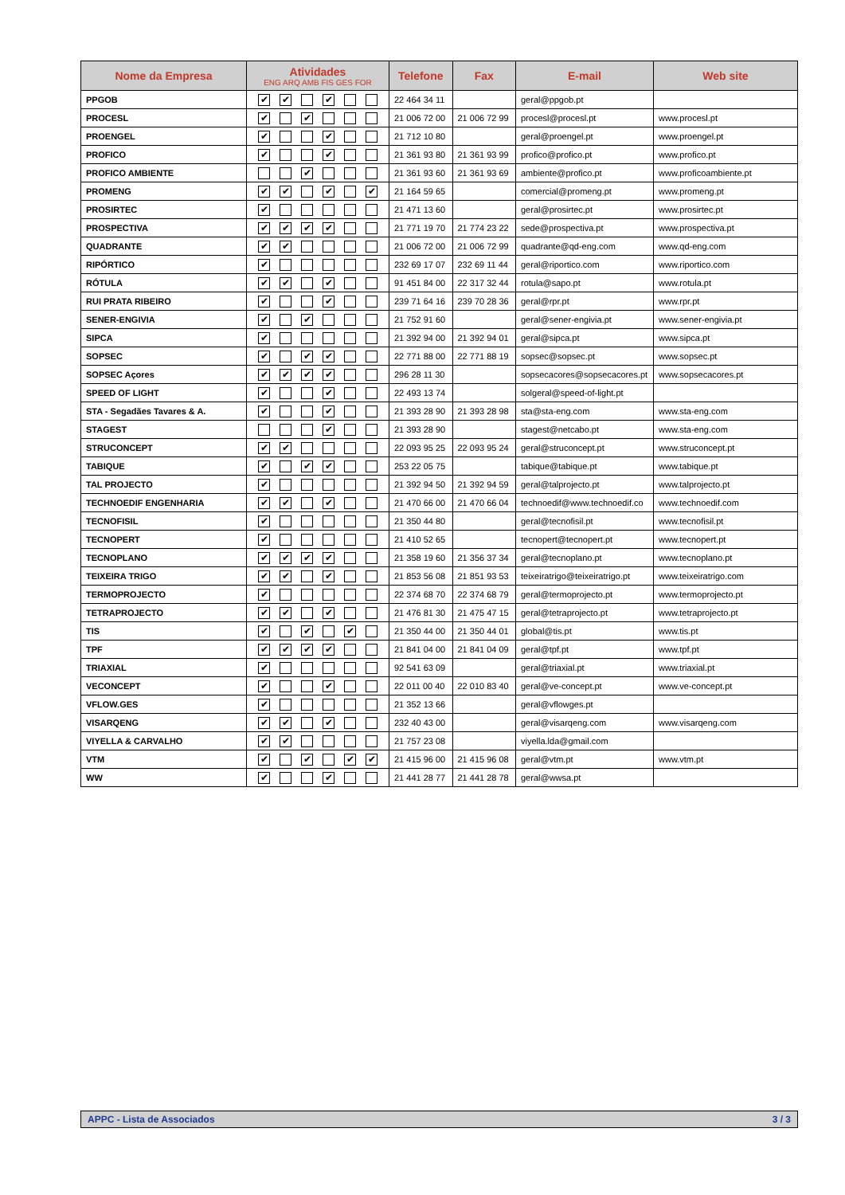| Nome da Empresa | Atividades ENG ARQ AMB FIS GES FOR | Telefone | Fax | E-mail | Web site |
| --- | --- | --- | --- | --- | --- |
| PPGOB | ✔ ✔ ✔ | 22 464 34 11 | | geral@ppgob.pt | |
| PROCESL | ✔ ✔ | 21 006 72 00 | 21 006 72 99 | procesl@procesl.pt | www.procesl.pt |
| PROENGEL | ✔ ✔ | 21 712 10 80 | | geral@proengel.pt | www.proengel.pt |
| PROFICO | ✔ ✔ | 21 361 93 80 | 21 361 93 99 | profico@profico.pt | www.profico.pt |
| PROFICO AMBIENTE | ✔ | 21 361 93 60 | 21 361 93 69 | ambiente@profico.pt | www.proficoambiente.pt |
| PROMENG | ✔ ✔ ✔ ✔ | 21 164 59 65 | | comercial@promeng.pt | www.promeng.pt |
| PROSIRTEC | ✔ | 21 471 13 60 | | geral@prosirtec.pt | www.prosirtec.pt |
| PROSPECTIVA | ✔ ✔ ✔ ✔ | 21 771 19 70 | 21 774 23 22 | sede@prospectiva.pt | www.prospectiva.pt |
| QUADRANTE | ✔ ✔ | 21 006 72 00 | 21 006 72 99 | quadrante@qd-eng.com | www.qd-eng.com |
| RIPÓRTICO | ✔ | 232 69 17 07 | 232 69 11 44 | geral@riportico.com | www.riportico.com |
| RÓTULA | ✔ ✔ ✔ | 91 451 84 00 | 22 317 32 44 | rotula@sapo.pt | www.rotula.pt |
| RUI PRATA RIBEIRO | ✔ ✔ | 239 71 64 16 | 239 70 28 36 | geral@rpr.pt | www.rpr.pt |
| SENER-ENGIVIA | ✔ ✔ | 21 752 91 60 | | geral@sener-engivia.pt | www.sener-engivia.pt |
| SIPCA | ✔ | 21 392 94 00 | 21 392 94 01 | geral@sipca.pt | www.sipca.pt |
| SOPSEC | ✔ ✔ ✔ | 22 771 88 00 | 22 771 88 19 | sopsec@sopsec.pt | www.sopsec.pt |
| SOPSEC Açores | ✔ ✔ ✔ ✔ | 296 28 11 30 | | sopsecacores@sopsecacores.pt | www.sopsecacores.pt |
| SPEED OF LIGHT | ✔ ✔ | 22 493 13 74 | | solgeral@speed-of-light.pt | |
| STA - Segadães Tavares & A. | ✔ ✔ | 21 393 28 90 | 21 393 28 98 | sta@sta-eng.com | www.sta-eng.com |
| STAGEST | ✔ | 21 393 28 90 | | stagest@netcabo.pt | www.sta-eng.com |
| STRUCONCEPT | ✔ ✔ | 22 093 95 25 | 22 093 95 24 | geral@struconcept.pt | www.struconcept.pt |
| TABIQUE | ✔ ✔ ✔ | 253 22 05 75 | | tabique@tabique.pt | www.tabique.pt |
| TAL PROJECTO | ✔ | 21 392 94 50 | 21 392 94 59 | geral@talprojecto.pt | www.talprojecto.pt |
| TECHNOEDIF ENGENHARIA | ✔ ✔ ✔ | 21 470 66 00 | 21 470 66 04 | technoedif@www.technoedif.co | www.technoedif.com |
| TECNOFISIL | ✔ | 21 350 44 80 | | geral@tecnofisil.pt | www.tecnofisil.pt |
| TECNOPERT | ✔ | 21 410 52 65 | | tecnopert@tecnopert.pt | www.tecnopert.pt |
| TECNOPLANO | ✔ ✔ ✔ ✔ | 21 358 19 60 | 21 356 37 34 | geral@tecnoplano.pt | www.tecnoplano.pt |
| TEIXEIRA TRIGO | ✔ ✔ ✔ | 21 853 56 08 | 21 851 93 53 | teixeiratrigo@teixeiratrigo.pt | www.teixeiratrigo.com |
| TERMOPROJECTO | ✔ | 22 374 68 70 | 22 374 68 79 | geral@termoprojecto.pt | www.termoprojecto.pt |
| TETRAPROJECTO | ✔ ✔ ✔ | 21 476 81 30 | 21 475 47 15 | geral@tetraprojecto.pt | www.tetraprojecto.pt |
| TIS | ✔ ✔ ✔ | 21 350 44 00 | 21 350 44 01 | global@tis.pt | www.tis.pt |
| TPF | ✔ ✔ ✔ ✔ | 21 841 04 00 | 21 841 04 09 | geral@tpf.pt | www.tpf.pt |
| TRIAXIAL | ✔ | 92 541 63 09 | | geral@triaxial.pt | www.triaxial.pt |
| VECONCEPT | ✔ ✔ | 22 011 00 40 | 22 010 83 40 | geral@ve-concept.pt | www.ve-concept.pt |
| VFLOW.GES | ✔ | 21 352 13 66 | | geral@vflowges.pt | |
| VISARQENG | ✔ ✔ ✔ | 232 40 43 00 | | geral@visarqeng.com | www.visarqeng.com |
| VIYELLA & CARVALHO | ✔ ✔ | 21 757 23 08 | | viyella.lda@gmail.com | |
| VTM | ✔ ✔ ✔ ✔ | 21 415 96 00 | 21 415 96 08 | geral@vtm.pt | www.vtm.pt |
| WW | ✔ ✔ | 21 441 28 77 | 21 441 28 78 | geral@wwsa.pt | |
APPC - Lista de Associados 3 / 3